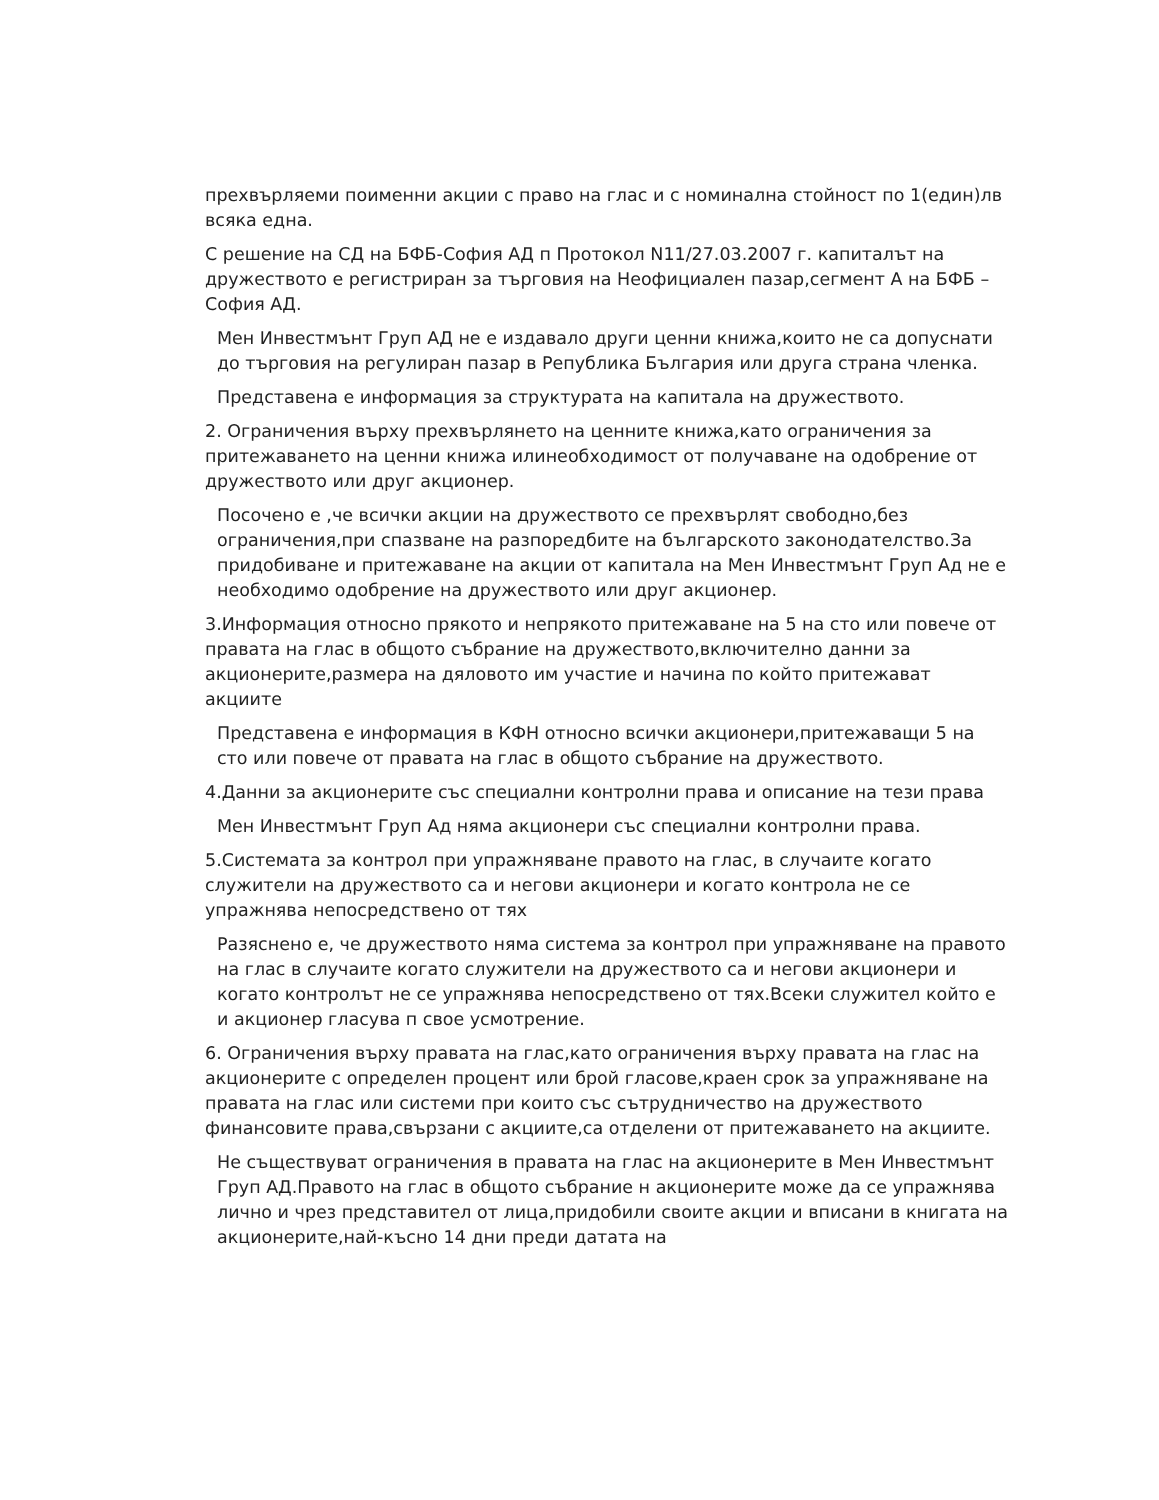прехвърляеми поименни акции с право на глас и с номинална стойност по 1(един)лв всяка една.
С решение на СД на БФБ-София АД п Протокол N11/27.03.2007 г. капиталът на дружеството е регистриран за търговия на Неофициален пазар,сегмент А на БФБ – София АД.
Мен Инвестмънт Груп АД не е издавало други ценни книжа,които не са допуснати до търговия на регулиран пазар в Република България или друга страна членка.
Представена е информация за структурата на капитала на дружеството.
2. Ограничения върху прехвърлянето на ценните книжа,като ограничения за притежаването на ценни книжа илинеобходимост от получаване на одобрение от дружеството или друг акционер.
Посочено е ,че всички акции на дружеството се прехвърлят свободно,без ограничения,при спазване на разпоредбите на българското законодателство.За придобиване и притежаване на акции от капитала на Мен Инвестмънт Груп Ад не е необходимо одобрение на дружеството или друг акционер.
3.Информация относно прякото и непрякото притежаване на 5 на сто или повече от правата на глас в общото събрание на дружеството,включително данни за акционерите,размера на дяловото им участие и начина по който притежават акциите
Представена е информация в КФН относно всички акционери,притежаващи 5 на сто или повече от правата на глас в общото събрание на дружеството.
4.Данни за акционерите със специални контролни права и описание на тези права
Мен Инвестмънт Груп Ад няма акционери със специални контролни права.
5.Системата за контрол при упражняване правото на глас, в случаите когато служители на дружеството са и негови акционери и когато контрола не се упражнява непосредствено от тях
Разяснено е, че дружеството няма система за контрол при упражняване на правото на глас в случаите когато служители на дружеството са и негови акционери и когато контролът не се упражнява непосредствено от тях.Всеки служител който е и акционер гласува п свое усмотрение.
6. Ограничения върху правата на глас,като ограничения върху правата на глас на акционерите с определен процент или брой гласове,краен срок за упражняване на правата на глас или системи при които със сътрудничество на дружеството финансовите права,свързани с акциите,са отделени от притежаването на акциите.
Не съществуват ограничения в правата на глас на акционерите в Мен Инвестмънт Груп АД.Правото на глас в общото събрание н акционерите може да се упражнява лично и чрез представител от лица,придобили своите акции и вписани в книгата на акционерите,най-късно 14 дни преди датата на